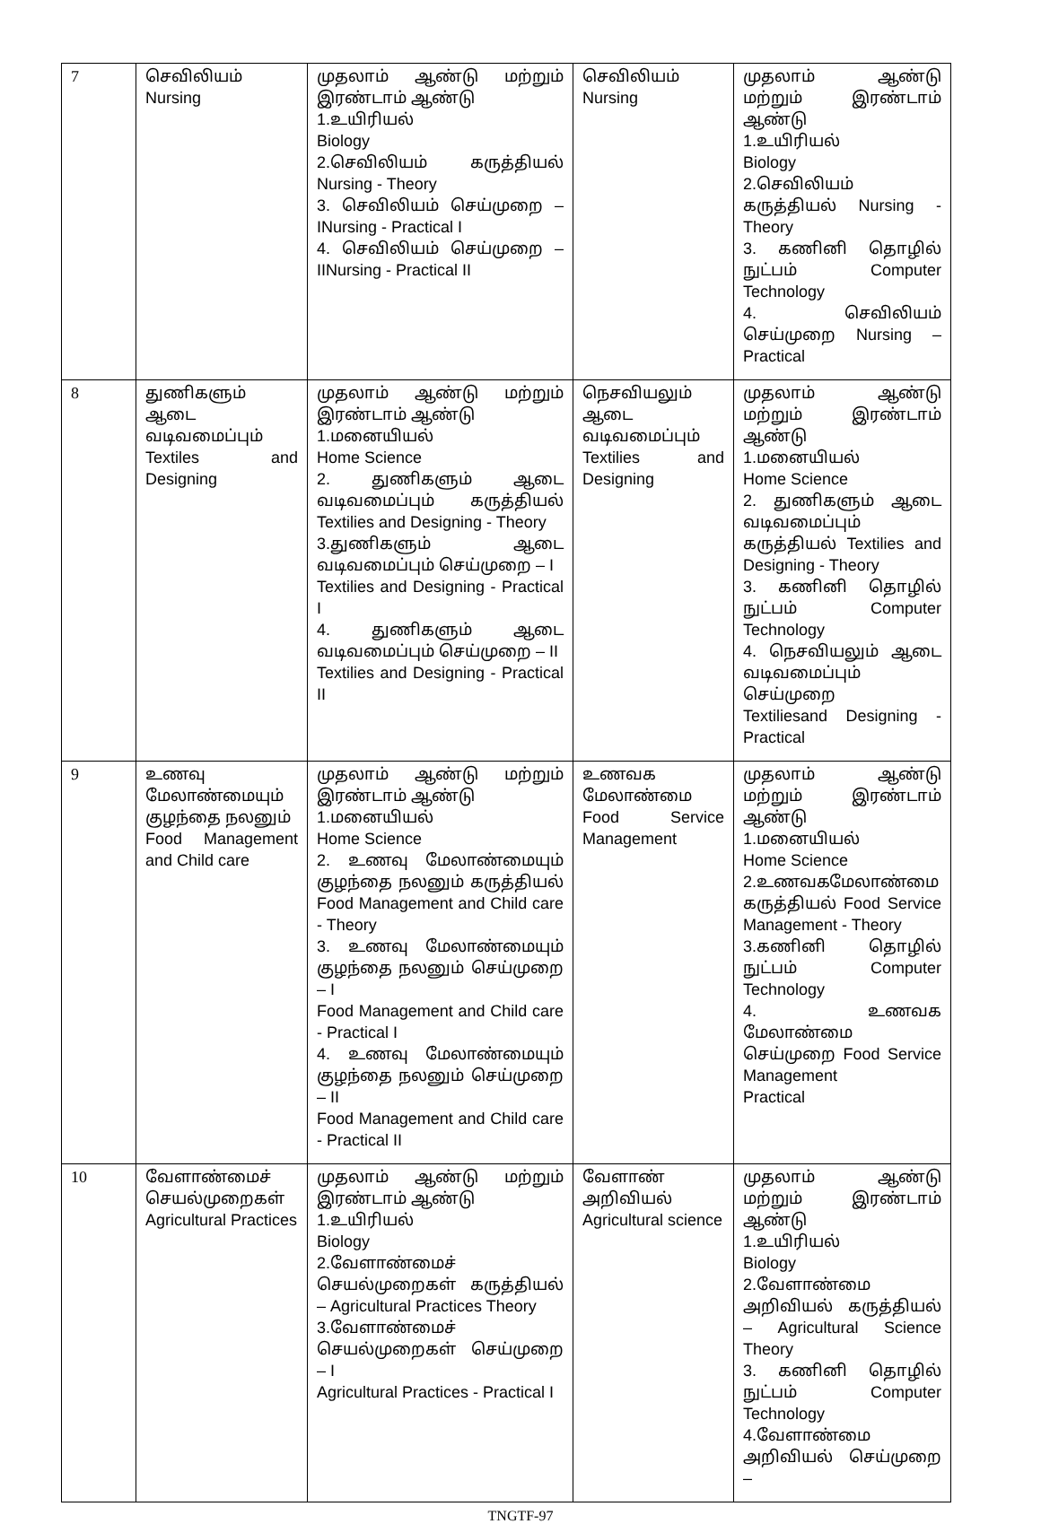| 7 | செவிலியம் Nursing | முதலாம் ஆண்டு மற்றும் இரண்டாம் ஆண்டு 1.உயிரியல் Biology 2.செவிலியம் கருத்தியல் Nursing - Theory 3. செவிலியம் செய்முறை – INursing - Practical I 4. செவிலியம் செய்முறை – IINursing - Practical II | செவிலியம் Nursing | முதலாம் ஆண்டு மற்றும் இரண்டாம் ஆண்டு 1.உயிரியல் Biology 2.செவிலியம் கருத்தியல் Nursing - Theory 3. கணினி தொழில் நுட்பம் Computer Technology 4. செவிலியம் செய்முறை Nursing – Practical |
| 8 | துணிகளும் ஆடை வடிவமைப்பும் Textiles and Designing | முதலாம் ஆண்டு மற்றும் இரண்டாம் ஆண்டு 1.மனையியல் Home Science 2. துணிகளும் ஆடை வடிவமைப்பும் கருத்தியல் Textilies and Designing - Theory 3.துணிகளும் ஆடை வடிவமைப்பும் செய்முறை – I Textilies and Designing - Practical I 4. துணிகளும் ஆடை வடிவமைப்பும் செய்முறை – II Textilies and Designing - Practical II | நெசவியலும் ஆடை வடிவமைப்பும் Textilies and Designing | முதலாம் ஆண்டு மற்றும் இரண்டாம் ஆண்டு 1.மனையியல் Home Science 2. துணிகளும் ஆடை வடிவமைப்பும் கருத்தியல் Textilies and Designing - Theory 3. கணினி தொழில் நுட்பம் Computer Technology 4. நெசவியலும் ஆடை வடிவமைப்பும் செய்முறை Textiliesand Designing - Practical |
| 9 | உணவு மேலாண்மையும் குழந்தை நலனும் Food Management and Child care | முதலாம் ஆண்டு மற்றும் இரண்டாம் ஆண்டு 1.மனையியல் Home Science 2. உணவு மேலாண்மையும் குழந்தை நலனும் கருத்தியல் Food Management and Child care - Theory 3. உணவு மேலாண்மையும் குழந்தை நலனும் செய்முறை – I Food Management and Child care - Practical I 4. உணவு மேலாண்மையும் குழந்தை நலனும் செய்முறை – II Food Management and Child care - Practical II | உணவக மேலாண்மை Food Service Management | முதலாம் ஆண்டு மற்றும் இரண்டாம் ஆண்டு 1.மனையியல் Home Science 2.உணவகமேலாண்மை கருத்தியல் Food Service Management - Theory 3.கணினி தொழில் நுட்பம் Computer Technology 4. உணவக மேலாண்மை செய்முறை Food Service Management Practical |
| 10 | வேளாண்மைச் செயல்முறைகள் Agricultural Practices | முதலாம் ஆண்டு மற்றும் இரண்டாம் ஆண்டு 1.உயிரியல் Biology 2.வேளாண்மைச் செயல்முறைகள் கருத்தியல் – Agricultural Practices Theory 3.வேளாண்மைச் செயல்முறைகள் செய்முறை – I Agricultural Practices - Practical I | வேளாண் அறிவியல் Agricultural science | முதலாம் ஆண்டு மற்றும் இரண்டாம் ஆண்டு 1.உயிரியல் Biology 2.வேளாண்மை அறிவியல் கருத்தியல் – Agricultural Science Theory 3. கணினி தொழில் நுட்பம் Computer Technology 4.வேளாண்மை அறிவியல் செய்முறை – |
TNGTF-97